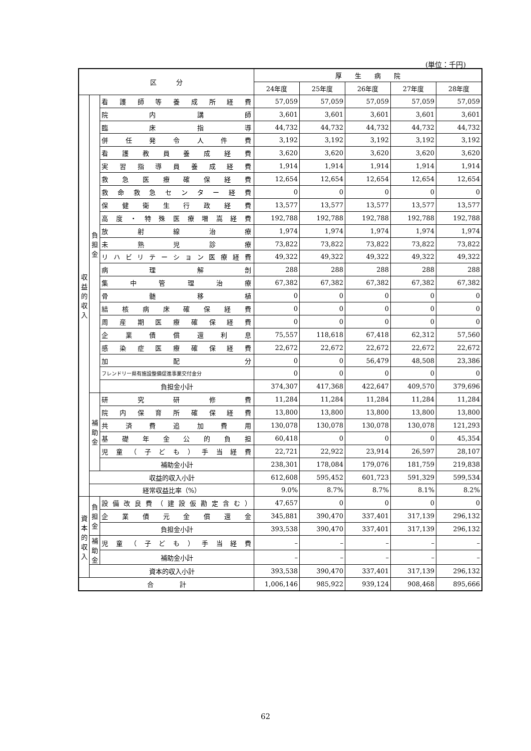(単位：千円)
| 区 分 | | | 厚 生 病 院 | | | | |
| --- | --- | --- | --- | --- | --- | --- | --- |
| | | | 24年度 | 25年度 | 26年度 | 27年度 | 28年度 |
| 収益的収入 | 負担金 | 看護師等養成所経費 | 57,059 | 57,059 | 57,059 | 57,059 | 57,059 |
| | | 院内講師 | 3,601 | 3,601 | 3,601 | 3,601 | 3,601 |
| | | 臨床指導 | 44,732 | 44,732 | 44,732 | 44,732 | 44,732 |
| | | 併任発令人件費 | 3,192 | 3,192 | 3,192 | 3,192 | 3,192 |
| | | 看護教員養成経費 | 3,620 | 3,620 | 3,620 | 3,620 | 3,620 |
| | | 実習指導員養成経費 | 1,914 | 1,914 | 1,914 | 1,914 | 1,914 |
| | | 救急医療確保経費 | 12,654 | 12,654 | 12,654 | 12,654 | 12,654 |
| | | 救命救急センター経費 | 0 | 0 | 0 | 0 | 0 |
| | | 保健衛生行政経費 | 13,577 | 13,577 | 13,577 | 13,577 | 13,577 |
| | | 高度・特殊医療増嵩経費 | 192,788 | 192,788 | 192,788 | 192,788 | 192,788 |
| | | 放射線治療 | 1,974 | 1,974 | 1,974 | 1,974 | 1,974 |
| | | 未熟児診療 | 73,822 | 73,822 | 73,822 | 73,822 | 73,822 |
| | | リハビリテーション医療経費 | 49,322 | 49,322 | 49,322 | 49,322 | 49,322 |
| | | 病理解剖 | 288 | 288 | 288 | 288 | 288 |
| | | 集中管理治療 | 67,382 | 67,382 | 67,382 | 67,382 | 67,382 |
| | | 骨髄移植 | 0 | 0 | 0 | 0 | 0 |
| | | 結核病床確保経費 | 0 | 0 | 0 | 0 | 0 |
| | | 周産期医療確保経費 | 0 | 0 | 0 | 0 | 0 |
| | | 企業債償還利息 | 75,557 | 118,618 | 67,418 | 62,312 | 57,560 |
| | | 感染症医療確保経費 | 22,672 | 22,672 | 22,672 | 22,672 | 22,672 |
| | | 加配分 | 0 | 0 | 56,479 | 48,508 | 23,386 |
| | | フレンドリー県有施設整備促進事業交付金分 | 0 | 0 | 0 | 0 | 0 |
| | | 負担金小計 | 374,307 | 417,368 | 422,647 | 409,570 | 379,696 |
| | 補助金 | 研究研修費 | 11,284 | 11,284 | 11,284 | 11,284 | 11,284 |
| | | 院内保育所確保経費 | 13,800 | 13,800 | 13,800 | 13,800 | 13,800 |
| | | 共済費追加費用 | 130,078 | 130,078 | 130,078 | 130,078 | 121,293 |
| | | 基礎年金公的負担 | 60,418 | 0 | 0 | 0 | 45,354 |
| | | 児童（子ども）手当経費 | 22,721 | 22,922 | 23,914 | 26,597 | 28,107 |
| | | 補助金小計 | 238,301 | 178,084 | 179,076 | 181,759 | 219,838 |
| | 収益的収入小計 | | 612,608 | 595,452 | 601,723 | 591,329 | 599,534 |
| | 経常収益比率（%） | | 9.0% | 8.7% | 8.7% | 8.1% | 8.2% |
| 資本的収入 | 負担金 | 設備改良費（建設仮勘定含む） | 47,657 | 0 | 0 | 0 | 0 |
| | | 企業債元金償還金 | 345,881 | 390,470 | 337,401 | 317,139 | 296,132 |
| | | 負担金小計 | 393,538 | 390,470 | 337,401 | 317,139 | 296,132 |
| | 補助金 | 児童（子ども）手当経費 | – | – | – | – | – |
| | | 補助金小計 | – | – | – | – | – |
| | 資本的収入小計 | | 393,538 | 390,470 | 337,401 | 317,139 | 296,132 |
| 合 計 | | | 1,006,146 | 985,922 | 939,124 | 908,468 | 895,666 |
62